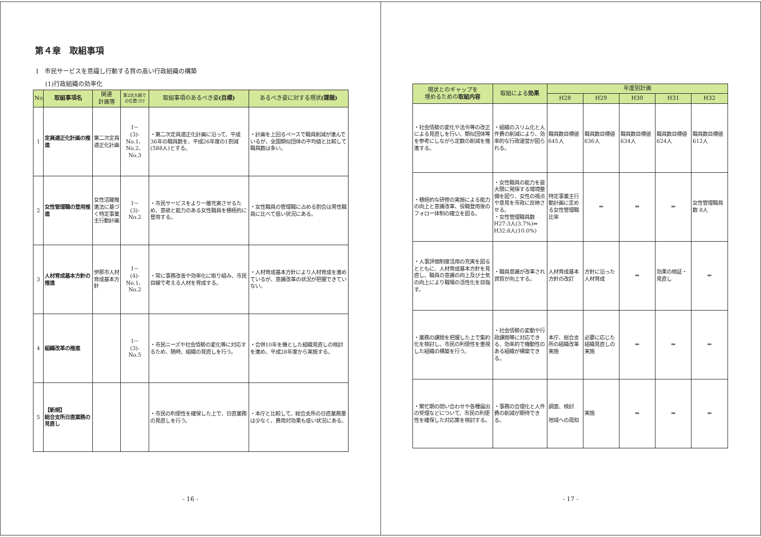第４章　取組事項
Ⅰ　市民サービスを意識し行動する質の高い行政組織の構築
(1)行政組織の効率化
| No. | 取組事項名 | 関連 計画等 | 第2次大綱で の位置づけ | 取組事項のあるべき姿 (目標) | あるべき姿に対する現状 (課題) |
| --- | --- | --- | --- | --- | --- |
| 1 | 定員適正化計画の推進 | 第二次定員適正化計画 | Ⅰ－ (3)- No.1、 No.2、 No.3 | ・第二次定員適正化計画に沿って、平成36年の職員数を、平成26年度の1割減(588人)とする。 | ・計画を上回るペースで職員削減が進んでいるが、全国類似団体の平均値と比較して職員数は多い。 |
| 2 | 女性管理職の登用推進 | 女性活躍推進法に基づく特定事業主行動計画 | Ⅰ－ (3)- No.2 | ・市民サービスをより一層充実させるため、意欲と能力のある女性職員を積極的に登用する。 | ・女性職員の管理職に占める割合は男性職員に比べて低い状況にある。 |
| 3 | 人材育成基本方針の推進 | 伊那市人材育成基本方針 | Ⅰ－ (4)- No.1、 No.2 | ・常に事務改善や効率化に取り組み、市民目線で考える人材を育成する。 | ・人材育成基本方針により人材育成を進めているが、意識改革の状況が把握できていない。 |
| 4 | 組織改革の推進 | | Ⅰ－ (3)- No.5 | ・市民ニーズや社会情勢の変化等に対応するため、随時、組織の見直しを行う。 | ・合併10年を機とした組織見直しの検討を進め、平成28年度から実施する。 |
| 5 | 【新規】 総合支所日直業務の見直し | | | ・市民の利便性を確保した上で、日直業務の見直しを行う。 | ・本庁と比較して、総合支所の日直業務量は少なく、費用対効果も低い状況にある。 |
- 16 -
| 現状とのギャップを 埋めるための 取組内容 | 取組による 効果 | 年度別計画 | | | | |
| --- | --- | --- | --- | --- | --- | --- |
| | | H28 | H29 | H30 | H31 | H32 |
| ・社会情勢の変化や法令等の改正による見直しを行い、類似団体等を参考にしながら定数の削減を推進する。 | ・組織のスリム化と人件費の削減により、効率的な行政運営が図られる。 | 職員数目標値 645人 | 職員数目標値 636人 | 職員数目標値 634人 | 職員数目標値 624人 | 職員数目標値 612人 |
| ・積極的な研修の実施による能力の向上と意識改革、役職登用後のフォロー体制の確立を図る。 | ・女性職員の能力を最大限に発揮する環境整備を図り、女性の視点や意見を市政に反映させる。 ・女性管理職員数 H27:3人(3.7%)⇒ H32:8人(10.0%) | 特定事業主行動計画に定める女性管理職比率 | ⇒ | ⇒ | ⇒ | 女性管理職員数 8人 |
| ・人事評価制度活用の充実を図るとともに、人材育成基本方針を見直し、職員の意識の向上及び士気の向上により職場の活性化を目指す。 | ・職員意識が改革され資質が向上する。 | 人材育成基本方針の改訂 | 方針に沿った人材育成 | ⇒ | 効果の検証・見直し | ⇒ |
| ・業務の課題を把握した上で集約化を検討し、市民の利便性を重視した組織の構築を行う。 | ・社会情勢の変動や行政課題等に対応できる、効率的で機動性のある組織が構築できる。 | 本庁、総合支所の組織改革実施 | 必要に応じた組織見直しの実施 | ⇒ | ⇒ | ⇒ |
| ・繁忙期の問い合わせや各種届出の受理などについて、市民の利便性を確保した対応策を検討する。 | ・事務の合理化と人件費の削減が期待できる。 | 調査、検討 地域への周知 | 実施 | ⇒ | ⇒ | ⇒ |
- 17 -